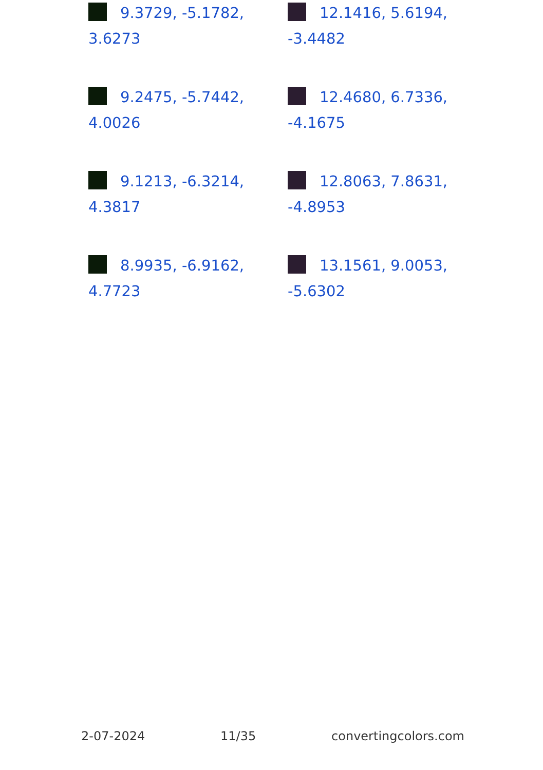9.3729, -5.1782, 3.6273
12.1416, 5.6194, -3.4482
9.2475, -5.7442, 4.0026
12.4680, 6.7336, -4.1675
9.1213, -6.3214, 4.3817
12.8063, 7.8631, -4.8953
8.9935, -6.9162, 4.7723
13.1561, 9.0053, -5.6302
2-07-2024 11/35 convertingcolors.com